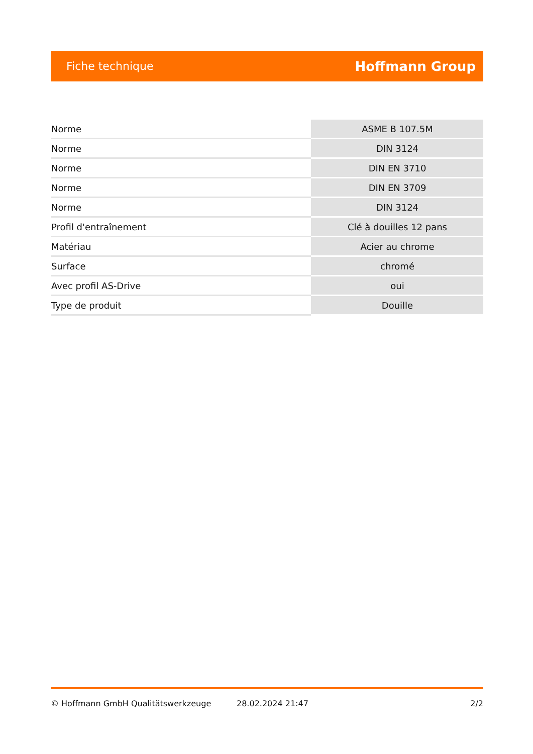Fiche technique Hoffmann Group
| Norme | ASME B 107.5M |
| Norme | DIN 3124 |
| Norme | DIN EN 3710 |
| Norme | DIN EN 3709 |
| Norme | DIN 3124 |
| Profil d'entraînement | Clé à douilles 12 pans |
| Matériau | Acier au chrome |
| Surface | chromé |
| Avec profil AS-Drive | oui |
| Type de produit | Douille |
© Hoffmann GmbH Qualitätswerkzeuge 28.02.2024 21:47 2/2